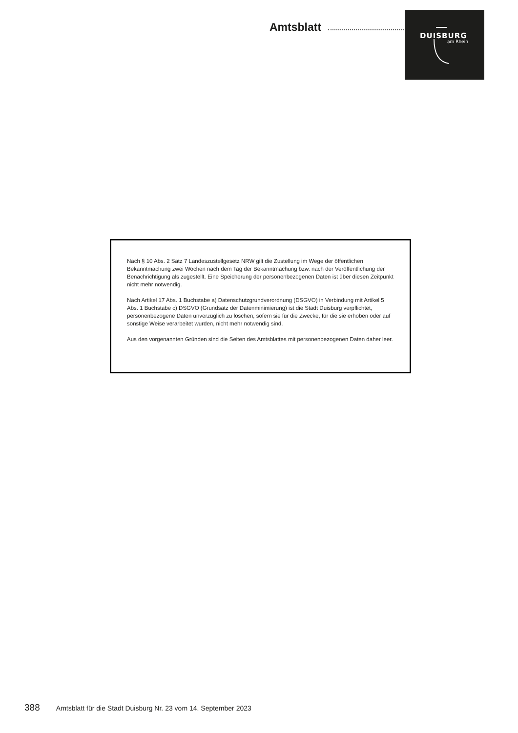Amtsblatt
DUISBURG
am Rhein
Nach § 10 Abs. 2 Satz 7 Landeszustellgesetz NRW gilt die Zustellung im Wege der öffentlichen Bekanntmachung zwei Wochen nach dem Tag der Bekanntmachung bzw. nach der Veröffentlichung der Benachrichtigung als zugestellt. Eine Speicherung der personenbezogenen Daten ist über diesen Zeitpunkt nicht mehr notwendig.
Nach Artikel 17 Abs. 1 Buchstabe a) Datenschutzgrundverordnung (DSGVO) in Verbindung mit Artikel 5 Abs. 1 Buchstabe c) DSGVO (Grundsatz der Datenminimierung) ist die Stadt Duisburg verpflichtet, personenbezogene Daten unverzüglich zu löschen, sofern sie für die Zwecke, für die sie erhoben oder auf sonstige Weise verarbeitet wurden, nicht mehr notwendig sind.
Aus den vorgenannten Gründen sind die Seiten des Amtsblattes mit personenbezogenen Daten daher leer.
388 Amtsblatt für die Stadt Duisburg Nr. 23 vom 14. September 2023